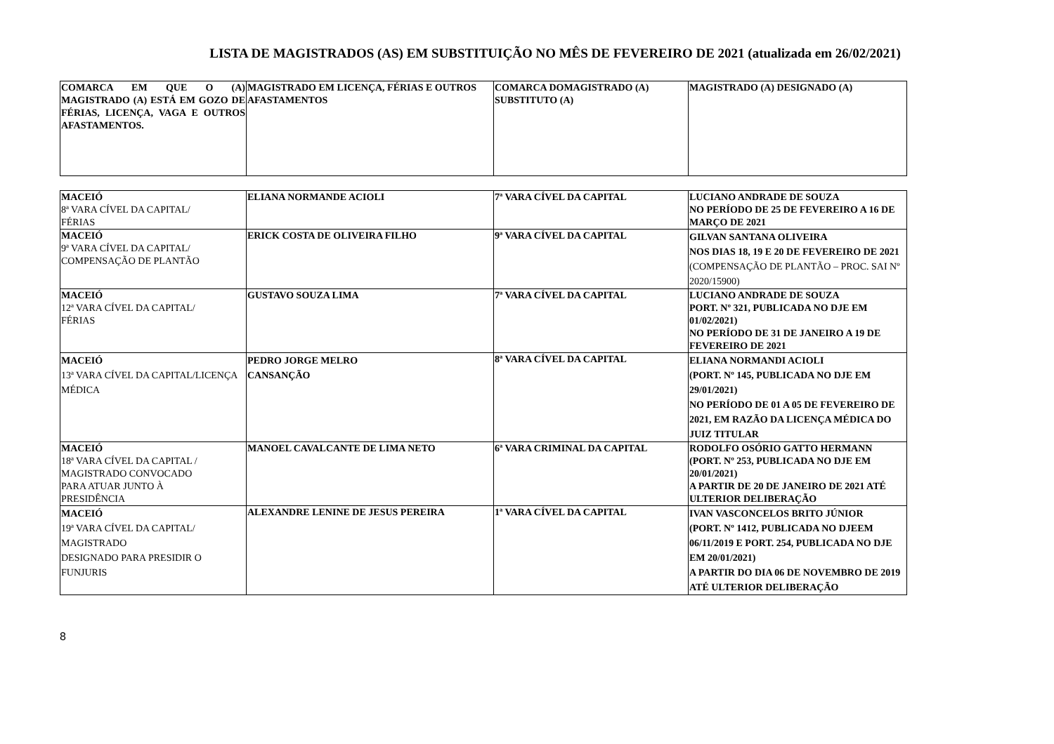LISTA DE MAGISTRADOS (AS) EM SUBSTITUIÇÃO NO MÊS DE FEVEREIRO DE 2021 (atualizada em 26/02/2021)
| COMARCA EM QUE O (A) MAGISTRADO (A) ESTÁ EM GOZO DE FÉRIAS, LICENÇA, VAGA E OUTROS AFASTAMENTOS. | MAGISTRADO EM LICENÇA, FÉRIAS E OUTROS AFASTAMENTOS | COMARCA DOMAGISTRADO (A) SUBSTITUTO (A) | MAGISTRADO (A) DESIGNADO (A) |
| MACEIÓ 8ª VARA CÍVEL DA CAPITAL/ FÉRIAS | ELIANA NORMANDE ACIOLI | 7ª VARA CÍVEL DA CAPITAL | LUCIANO ANDRADE DE SOUZA NO PERÍODO DE 25 DE FEVEREIRO A 16 DE MARÇO DE 2021 |
| MACEIÓ 9ª VARA CÍVEL DA CAPITAL/ COMPENSAÇÃO DE PLANTÃO | ERICK COSTA DE OLIVEIRA FILHO | 9ª VARA CÍVEL DA CAPITAL | GILVAN SANTANA OLIVEIRA NOS DIAS 18, 19 E 20 DE FEVEREIRO DE 2021 (COMPENSAÇÃO DE PLANTÃO – PROC. SAI Nº 2020/15900) |
| MACEIÓ 12ª VARA CÍVEL DA CAPITAL/ FÉRIAS | GUSTAVO SOUZA LIMA | 7ª VARA CÍVEL DA CAPITAL | LUCIANO ANDRADE DE SOUZA PORT. Nº 321, PUBLICADA NO DJE EM 01/02/2021) NO PERÍODO DE 31 DE JANEIRO A 19 DE FEVEREIRO DE 2021 |
| MACEIÓ 13ª VARA CÍVEL DA CAPITAL/LICENÇA MÉDICA | PEDRO JORGE MELRO CANSANÇÃO | 8ª VARA CÍVEL DA CAPITAL | ELIANA NORMANDI ACIOLI (PORT. Nº 145, PUBLICADA NO DJE EM 29/01/2021) NO PERÍODO DE 01 A 05 DE FEVEREIRO DE 2021, EM RAZÃO DA LICENÇA MÉDICA DO JUIZ TITULAR |
| MACEIÓ 18ª VARA CÍVEL DA CAPITAL / MAGISTRADO CONVOCADO PARA ATUAR JUNTO À PRESIDÊNCIA | MANOEL CAVALCANTE DE LIMA NETO | 6ª VARA CRIMINAL DA CAPITAL | RODOLFO OSÓRIO GATTO HERMANN (PORT. Nº 253, PUBLICADA NO DJE EM 20/01/2021) A PARTIR DE 20 DE JANEIRO DE 2021 ATÉ ULTERIOR DELIBERAÇÃO |
| MACEIÓ 19ª VARA CÍVEL DA CAPITAL/ MAGISTRADO DESIGNADO PARA PRESIDIR O FUNJURIS | ALEXANDRE LENINE DE JESUS PEREIRA | 1ª VARA CÍVEL DA CAPITAL | IVAN VASCONCELOS BRITO JÚNIOR (PORT. Nº 1412, PUBLICADA NO DJEEM 06/11/2019 E PORT. 254, PUBLICADA NO DJE EM 20/01/2021) A PARTIR DO DIA 06 DE NOVEMBRO DE 2019 ATÉ ULTERIOR DELIBERAÇÃO |
8